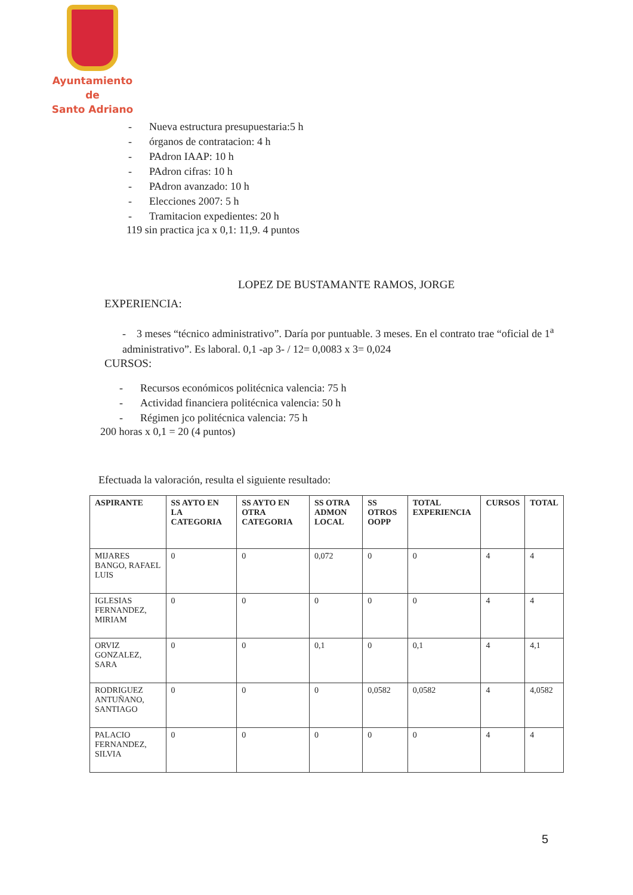Ayuntamiento de
Santo Adriano
- Nueva estructura presupuestaria:5 h
- órganos de contratacion: 4 h
- PAdron IAAP: 10 h
- PAdron cifras: 10 h
- PAdron avanzado: 10 h
- Elecciones 2007: 5 h
- Tramitacion expedientes: 20 h
119 sin practica jca x 0,1: 11,9. 4 puntos
LOPEZ DE BUSTAMANTE RAMOS, JORGE
EXPERIENCIA:
- 3 meses “técnico administrativo”. Daría por puntuable. 3 meses. En el contrato trae “oficial de 1<sup>a</sup> administrativo”. Es laboral. 0,1 -ap 3- / 12= 0,0083 x 3= 0,024
CURSOS:
- Recursos económicos politécnica valencia: 75 h
- Actividad financiera politécnica valencia: 50 h
- Régimen jco politécnica valencia: 75 h
200 horas x 0,1 = 20 (4 puntos)
Efectuada la valoración, resulta el siguiente resultado:
| ASPIRANTE | SS AYTO EN LA CATEGORIA | SS AYTO EN OTRA CATEGORIA | SS OTRA ADMON LOCAL | SS OTROS OOPP | TOTAL EXPERIENCIA | CURSOS | TOTAL |
| --- | --- | --- | --- | --- | --- | --- | --- |
| MIJARES BANGO, RAFAEL LUIS | 0 | 0 | 0,072 | 0 | 0 | 4 | 4 |
| IGLESIAS FERNANDEZ, MIRIAM | 0 | 0 | 0 | 0 | 0 | 4 | 4 |
| ORVIZ GONZALEZ, SARA | 0 | 0 | 0,1 | 0 | 0,1 | 4 | 4,1 |
| RODRIGUEZ ANTUÑANO, SANTIAGO | 0 | 0 | 0 | 0,0582 | 0,0582 | 4 | 4,0582 |
| PALACIO FERNANDEZ, SILVIA | 0 | 0 | 0 | 0 | 0 | 4 | 4 |
5